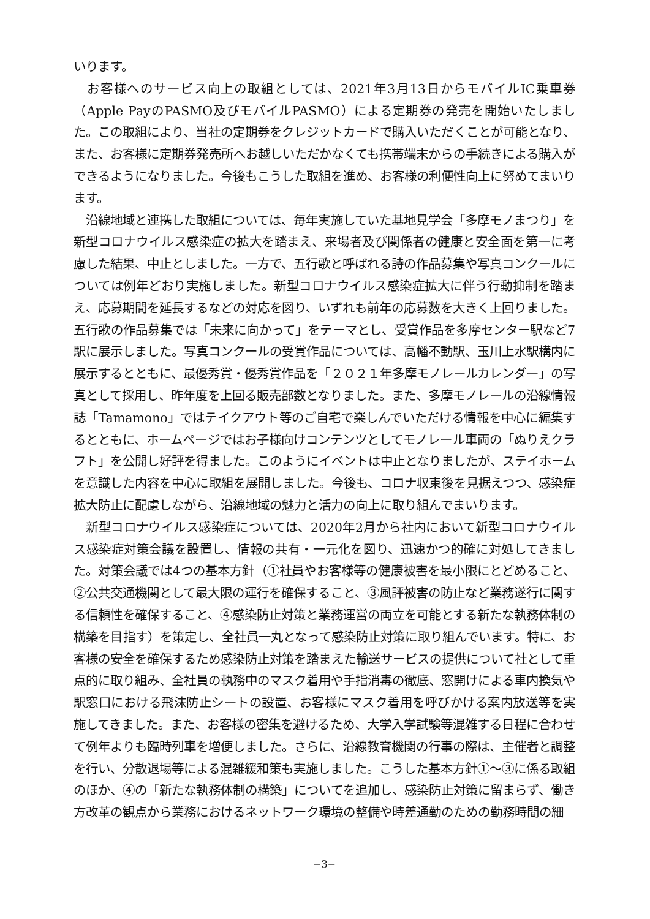いります。
　お客様へのサービス向上の取組としては、2021年3月13日からモバイルIC乗車券（Apple PayのPASMO及びモバイルPASMO）による定期券の発売を開始いたしました。この取組により、当社の定期券をクレジットカードで購入いただくことが可能となり、また、お客様に定期券発売所へお越しいただかなくても携帯端末からの手続きによる購入ができるようになりました。今後もこうした取組を進め、お客様の利便性向上に努めてまいります。
　沿線地域と連携した取組については、毎年実施していた基地見学会「多摩モノまつり」を新型コロナウイルス感染症の拡大を踏まえ、来場者及び関係者の健康と安全面を第一に考慮した結果、中止としました。一方で、五行歌と呼ばれる詩の作品募集や写真コンクールについては例年どおり実施しました。新型コロナウイルス感染症拡大に伴う行動抑制を踏まえ、応募期間を延長するなどの対応を図り、いずれも前年の応募数を大きく上回りました。五行歌の作品募集では「未来に向かって」をテーマとし、受賞作品を多摩センター駅など7駅に展示しました。写真コンクールの受賞作品については、高幡不動駅、玉川上水駅構内に展示するとともに、最優秀賞・優秀賞作品を「２０２１年多摩モノレールカレンダー」の写真として採用し、昨年度を上回る販売部数となりました。また、多摩モノレールの沿線情報誌「Tamamono」ではテイクアウト等のご自宅で楽しんでいただける情報を中心に編集するとともに、ホームページではお子様向けコンテンツとしてモノレール車両の「ぬりえクラフト」を公開し好評を得ました。このようにイベントは中止となりましたが、ステイホームを意識した内容を中心に取組を展開しました。今後も、コロナ収束後を見据えつつ、感染症拡大防止に配慮しながら、沿線地域の魅力と活力の向上に取り組んでまいります。
　新型コロナウイルス感染症については、2020年2月から社内において新型コロナウイルス感染症対策会議を設置し、情報の共有・一元化を図り、迅速かつ的確に対処してきました。対策会議では4つの基本方針（①社員やお客様等の健康被害を最小限にとどめること、②公共交通機関として最大限の運行を確保すること、③風評被害の防止など業務遂行に関する信頼性を確保すること、④感染防止対策と業務運営の両立を可能とする新たな執務体制の構築を目指す）を策定し、全社員一丸となって感染防止対策に取り組んでいます。特に、お客様の安全を確保するため感染防止対策を踏まえた輸送サービスの提供について社として重点的に取り組み、全社員の執務中のマスク着用や手指消毒の徹底、窓開けによる車内換気や駅窓口における飛沫防止シートの設置、お客様にマスク着用を呼びかける案内放送等を実施してきました。また、お客様の密集を避けるため、大学入学試験等混雑する日程に合わせて例年よりも臨時列車を増便しました。さらに、沿線教育機関の行事の際は、主催者と調整を行い、分散退場等による混雑緩和策も実施しました。こうした基本方針①～③に係る取組のほか、④の「新たな執務体制の構築」についてを追加し、感染防止対策に留まらず、働き方改革の観点から業務におけるネットワーク環境の整備や時差通勤のための勤務時間の細
−3−